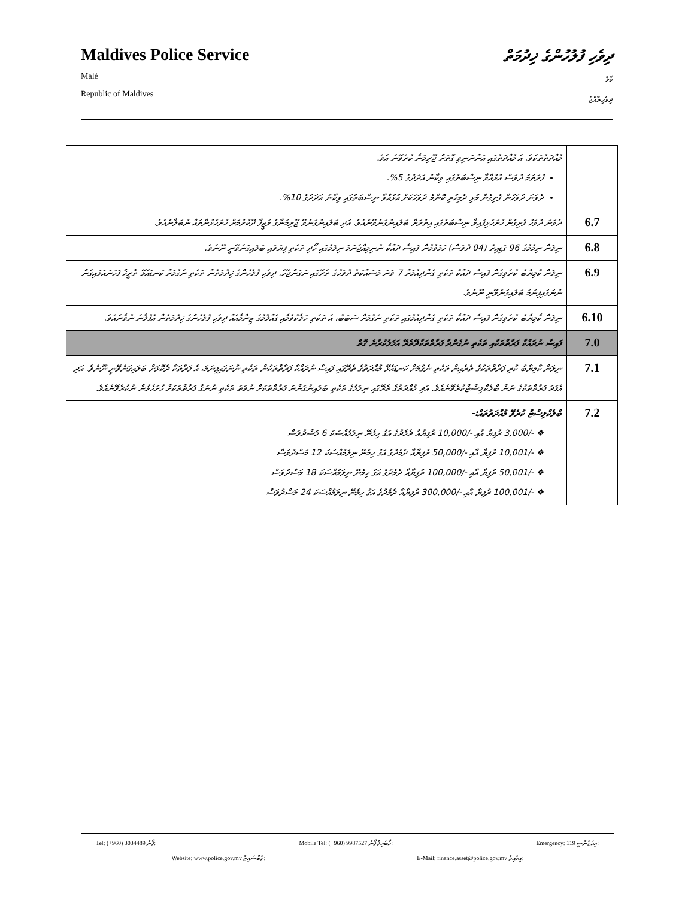Maldives Police Service
Malé
Republic of Maldives
ދިވެހި ފުލުހުންގެ ޚިދުމަތް
މާލެ
ދިވެހިރާއްޖެ
| މުއްދަތުތަކެވެ. އެ މުއްދަތުގައި އަންނަނިވި ގޮތަށް ޖޫރިމަނާ ކުރެވޭނެ އެވެ. ފުރަތަމަ ދުވަސް އުޅުއްވާ ނިސްބަތުގައި ވިކާނު އަދަދުގެ 5%. ދެވަނަ ދުވަހުން ފެށިގެން މުޅި ދެމިހުރި ކޮންމެ ދުވަހަކަށް އުޅުއްވާ ނިސްބަތުގައި ވިކާނު އަދަދުގެ 10%. | |
| ދެވަނަ ދުވަހު ފެށިގެން ހުށަހެޅިފައިވާ ނިސްބަތުގައި އިތުރަށް ބަލައިނުގަނެވޭނެއެވެ. އަދި ބަލައިނުގަނެވޭ ޖޫރިމަނާގެ ވަޒީފާ ދޫކުރުމަށް ހުށަހެޅުންތައް ނުބަލާނެއެވެ. | 6.7 |
| ނިލަން ނިމުމުގެ 96 ގަޑިއިރު (04 ދުވަސް) ހަމަވުމުން ފައިސާ ދައްކާ ނުނިމިއްޖެނަމަ ނިލަމުގައި ހޯދި ތަކެތި ފިޔަވައި ބަލައިގަނެވޭނީ ނޫނެވެ. | 6.8 |
| ނިލަން ކާމިޔާބު ކުރެވިގެން ފައިސާ ދައްކާ ތަކެތި ގެންދިއުމަށް 7 ވަނަ މަސައްކަތު ދުވަހުގެ ތެރޭގައި ނަގަންޖެހޭ. ދިވެހި ފުލުހުންގެ ޚިދުމަތުން ތަކެތި ނެގުމަށް ކަނޑައެޅޭ ތާރީޚު ފަހަނައަޅައިގެން ނުނަގައިފިނަމަ ބަލައިގަނެވޭނީ ނޫނެވެ. | 6.9 |
| ނިލަން ކާމިޔާބު ކުރެވިގެން ފައިސާ ދައްކާ ތަކެތި ގެންދިއުމުގައި ތަކެތި ނެގުމަށް ސަބަބު، އެ ތަކެތި ހަލާކުވުމާއި ގެއްލުމުގެ ޒިންމާއެއް ދިވެހި ފުލުހުންގެ ޚިދުމަތުން އުފުލާނެ ނުވާނެއެވެ. | 6.10 |
| ފައިސާ ނުދައްކާ ފަރާތްތަކާއި ތަކެތި ނުގެންދާ ފަރާތްތަކާދޭތެރޭ އަމަލުކުރާނެ ގޮތް | 7.0 |
| ނިލަން ކާމިޔާބު ކުރި ފަރާތްތަކުގެ ތެރެއިން ތަކެތި ނެގުމަށް ކަނޑައެޅޭ މުއްދަތުގެ ތެރޭގައި ފައިސާ ނުދައްކާ ފަރާތްތަކުން ތަކެތި ނުނަގައިފިނަމަ، އެ ފަރާތަކާ ދެކޮޅަށް ބަލައިގަނެވޭނީ ނޫނެވެ. އަދި އެފަދަ ފަރާތްތަކުގެ ނަން ބްލެކްލިސްޓްކުރެވޭނެއެވެ. އަދި މުއްދަތުގެ ތެރޭގައި ނިލަމުގެ ތަކެތި ބަލައިނުގަންނަ ފަރާތްތަކަށް ނުވަތަ ތަކެތި ނުނަގާ ފަރާތްތަކަށް ހުށަހެޅުން ނުކުރެވޭނެއެވެ. | 7.1 |
| ބްލެކްލިސްޓް ކުރެވޭ މުއްދަތުތައް:- ❖ -/3,000 ރުފިޔާ އާއި -/10,000 ރުފިޔާއާ ދެމެދުގެ އަގު ހިމެނޭ ނިލަމުއްސަކަ 6 މަސްދުވަސް ❖ -/10,001 ރުފިޔާ އާއި -/50,000 ރުފިޔާއާ ދެމެދުގެ އަގު ހިމެނޭ ނިލަމުއްސަކަ 12 މަސްދުވަސް ❖ -/50,001 ރުފިޔާ އާއި -/100,000 ރުފިޔާއާ ދެމެދުގެ އަގު ހިމެނޭ ނިލަމުއްސަކަ 18 މަސްދުވަސް ❖ -/100,001 ރުފިޔާ އާއި -/300,000 ރުފިޔާއާ ދެމެދުގެ އަގު ހިމެނޭ ނިލަމުއްސަކަ 24 މަސްދުވަސް | 7.2 |
Tel: (+960) 3034489 ފޯން: Mobile Tel: (+960) 9987527 މޯބައިލް ފޯން: Emergency: 119 އިމަޖެންސީ:
Website: www.police.gov.mv ވެބްސައިޓް: E-Mail: finance.asset@police.gov.mv އީމެއިލް: